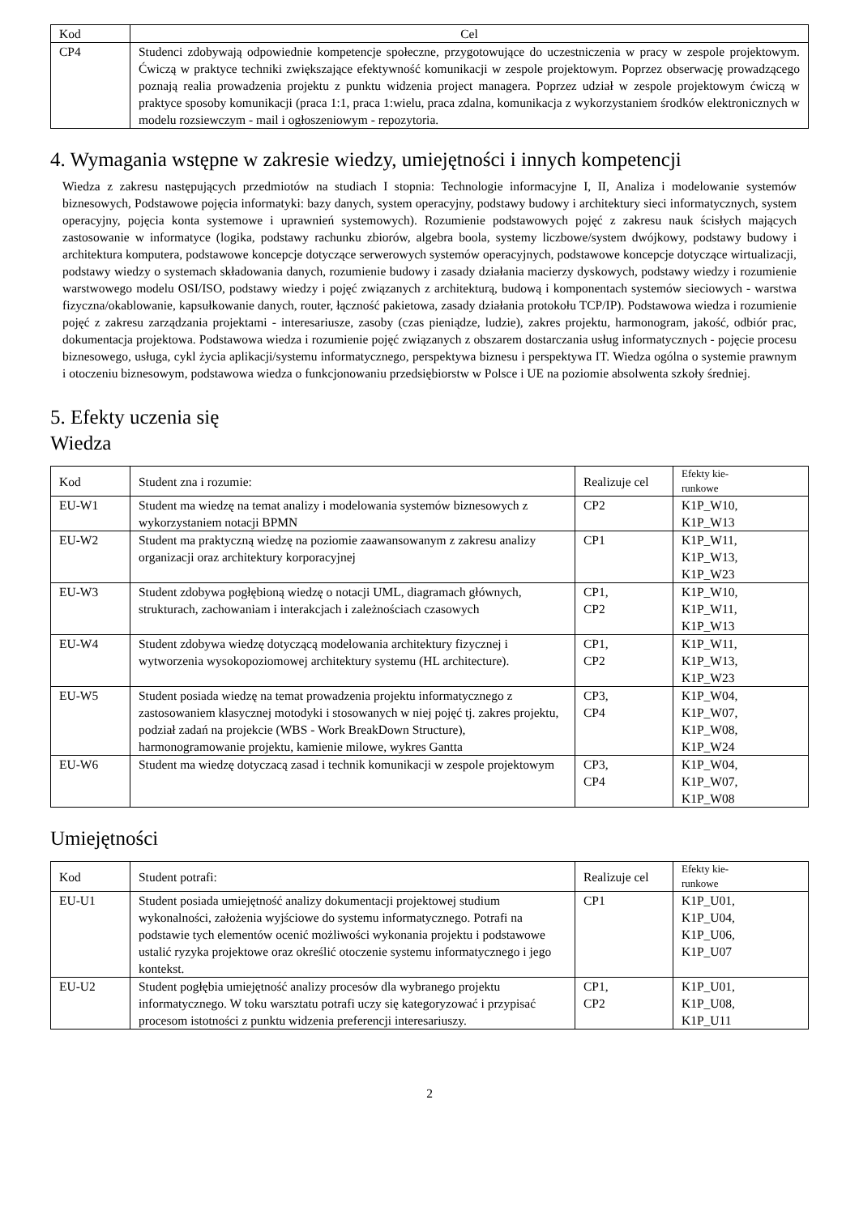| Kod | Cel |
| --- | --- |
| CP4 | Studenci zdobywają odpowiednie kompetencje społeczne, przygotowujące do uczestniczenia w pracy w zespole projektowym. Ćwiczą w praktyce techniki zwiększające efektywność komunikacji w zespole projektowym. Poprzez obserwację prowadzącego poznają realia prowadzenia projektu z punktu widzenia project managera. Poprzez udział w zespole projektowym ćwiczą w praktyce sposoby komunikacji (praca 1:1, praca 1:wielu, praca zdalna, komunikacja z wykorzystaniem środków elektronicznych w modelu rozsiewczym - mail i ogłoszeniowym - repozytoria. |
4. Wymagania wstępne w zakresie wiedzy, umiejętności i innych kompetencji
Wiedza z zakresu następujących przedmiotów na studiach I stopnia: Technologie informacyjne I, II, Analiza i modelowanie systemów biznesowych, Podstawowe pojęcia informatyki: bazy danych, system operacyjny, podstawy budowy i architektury sieci informatycznych, system operacyjny, pojęcia konta systemowe i uprawnień systemowych). Rozumienie podstawowych pojęć z zakresu nauk ścisłych mających zastosowanie w informatyce (logika, podstawy rachunku zbiorów, algebra boola, systemy liczbowe/system dwójkowy, podstawy budowy i architektura komputera, podstawowe koncepcje dotyczące serwerowych systemów operacyjnych, podstawowe koncepcje dotyczące wirtualizacji, podstawy wiedzy o systemach składowania danych, rozumienie budowy i zasady działania macierzy dyskowych, podstawy wiedzy i rozumienie warstwowego modelu OSI/ISO, podstawy wiedzy i pojęć związanych z architekturą, budową i komponentach systemów sieciowych - warstwa fizyczna/okablowanie, kapsułkowanie danych, router, łączność pakietowa, zasady działania protokołu TCP/IP). Podstawowa wiedza i rozumienie pojęć z zakresu zarządzania projektami - interesariusze, zasoby (czas pieniądze, ludzie), zakres projektu, harmonogram, jakość, odbiór prac, dokumentacja projektowa. Podstawowa wiedza i rozumienie pojęć związanych z obszarem dostarczania usług informatycznych - pojęcie procesu biznesowego, usługa, cykl życia aplikacji/systemu informatycznego, perspektywa biznesu i perspektywa IT. Wiedza ogólna o systemie prawnym i otoczeniu biznesowym, podstawowa wiedza o funkcjonowaniu przedsiębiorstw w Polsce i UE na poziomie absolwenta szkoły średniej.
5. Efekty uczenia się
Wiedza
| Kod | Student zna i rozumie: | Realizuje cel | Efekty kie- runkowe |
| --- | --- | --- | --- |
| EU-W1 | Student ma wiedzę na temat analizy i modelowania systemów biznesowych z wykorzystaniem notacji BPMN | CP2 | K1P_W10, K1P_W13 |
| EU-W2 | Student ma praktyczną wiedzę na poziomie zaawansowanym z zakresu analizy organizacji oraz architektury korporacyjnej | CP1 | K1P_W11, K1P_W13, K1P_W23 |
| EU-W3 | Student zdobywa pogłębioną wiedzę o notacji UML, diagramach głównych, strukturach, zachowaniam i interakcjach i zależnościach czasowych | CP1, CP2 | K1P_W10, K1P_W11, K1P_W13 |
| EU-W4 | Student zdobywa wiedzę dotyczącą modelowania architektury fizycznej i wytworzenia wysokopoziomowej architektury systemu (HL architecture). | CP1, CP2 | K1P_W11, K1P_W13, K1P_W23 |
| EU-W5 | Student posiada wiedzę na temat prowadzenia projektu informatycznego z zastosowaniem klasycznej motodyki i stosowanych w niej pojęć tj. zakres projektu, podział zadań na projekcie (WBS - Work BreakDown Structure), harmonogramowanie projektu, kamienie milowe, wykres Gantta | CP3, CP4 | K1P_W04, K1P_W07, K1P_W08, K1P_W24 |
| EU-W6 | Student ma wiedzę dotyczacą zasad i technik komunikacji w zespole projektowym | CP3, CP4 | K1P_W04, K1P_W07, K1P_W08 |
Umiejętności
| Kod | Student potrafi: | Realizuje cel | Efekty kie- runkowe |
| --- | --- | --- | --- |
| EU-U1 | Student posiada umiejętność analizy dokumentacji projektowej studium wykonalności, założenia wyjściowe do systemu informatycznego. Potrafi na podstawie tych elementów ocenić możliwości wykonania projektu i podstawowe ustalić ryzyka projektowe oraz określić otoczenie systemu informatycznego i jego kontekst. | CP1 | K1P_U01, K1P_U04, K1P_U06, K1P_U07 |
| EU-U2 | Student pogłębia umiejętność analizy procesów dla wybranego projektu informatycznego. W toku warsztatu potrafi uczy się kategoryzować i przypisać procesom istotności z punktu widzenia preferencji interesariuszy. | CP1, CP2 | K1P_U01, K1P_U08, K1P_U11 |
2